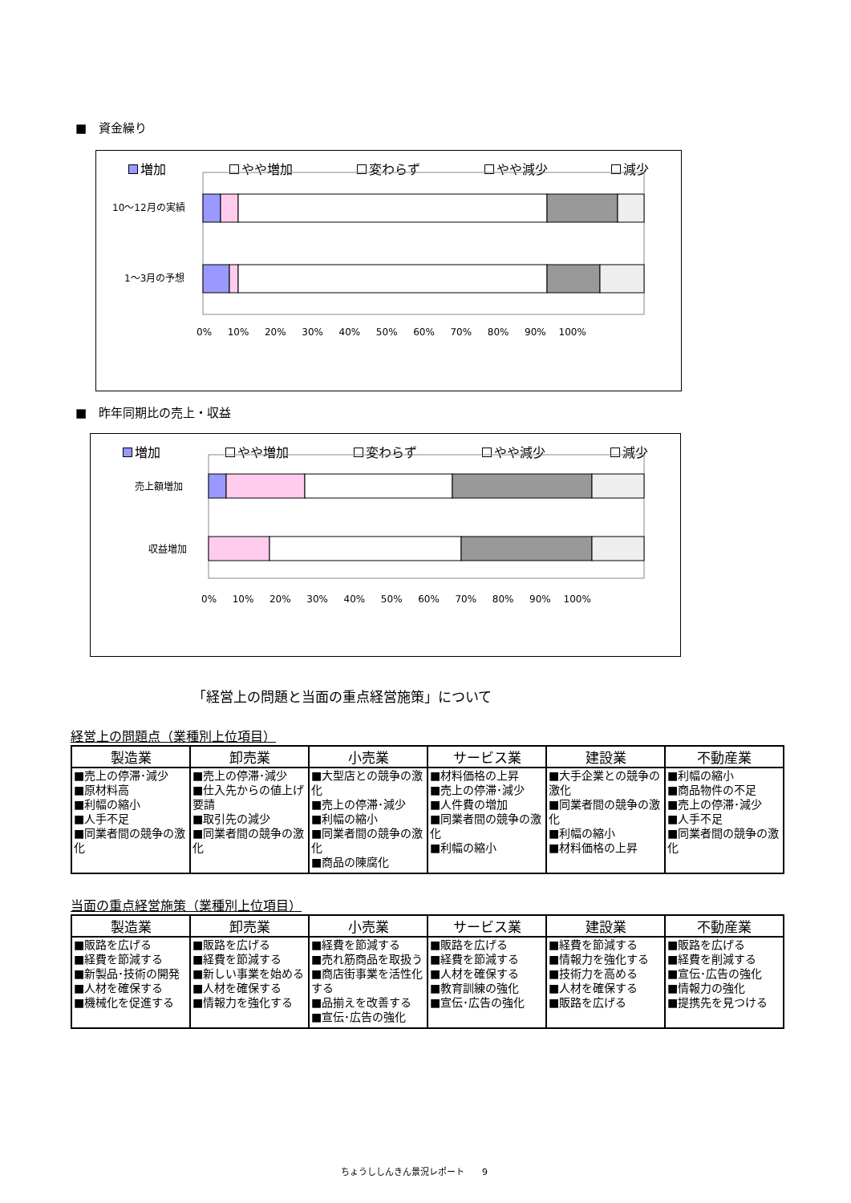■　資金繰り
増加 やや増加 変わらず やや減少 減少
10～12月の実績
1～3月の予想
0% 　 10% 　 20% 　 30% 　 40% 　 50% 　 60% 　 70% 　 80% 　 90% 　100%
■　昨年同期比の売上・収益
増加 やや増加 変わらず やや減少 減少
売上額増加
収益増加
0% 　 10% 　 20% 　 30% 　 40% 　 50% 　 60% 　 70% 　 80% 　 90% 　100%
「経営上の問題と当面の重点経営施策」について
経営上の問題点（業種別上位項目）
| 製造業 | 卸売業 | 小売業 | サービス業 | 建設業 | 不動産業 |
| --- | --- | --- | --- | --- | --- |
| ■売上の停滞･減少 ■原材料高 ■利幅の縮小 ■人手不足 ■同業者間の競争の激化 | ■売上の停滞･減少 ■仕入先からの値上げ要請 ■取引先の減少 ■同業者間の競争の激化 | ■大型店との競争の激化 ■売上の停滞･減少 ■利幅の縮小 ■同業者間の競争の激化 ■商品の陳腐化 | ■材料価格の上昇 ■売上の停滞･減少 ■人件費の増加 ■同業者間の競争の激化 ■利幅の縮小 | ■大手企業との競争の激化 ■同業者間の競争の激化 ■利幅の縮小 ■材料価格の上昇 | ■利幅の縮小 ■商品物件の不足 ■売上の停滞･減少 ■人手不足 ■同業者間の競争の激化 |
当面の重点経営施策（業種別上位項目）
| 製造業 | 卸売業 | 小売業 | サービス業 | 建設業 | 不動産業 |
| --- | --- | --- | --- | --- | --- |
| ■販路を広げる ■経費を節減する ■新製品･技術の開発 ■人材を確保する ■機械化を促進する | ■販路を広げる ■経費を節減する ■新しい事業を始める ■人材を確保する ■情報力を強化する | ■経費を節減する ■売れ筋商品を取扱う ■商店街事業を活性化する ■品揃えを改善する ■宣伝･広告の強化 | ■販路を広げる ■経費を節減する ■人材を確保する ■教育訓練の強化 ■宣伝･広告の強化 | ■経費を節減する ■情報力を強化する ■技術力を高める ■人材を確保する ■販路を広げる | ■販路を広げる ■経費を削減する ■宣伝･広告の強化 ■情報力の強化 ■提携先を見つける |
ちょうししんきん景況レポート　　9